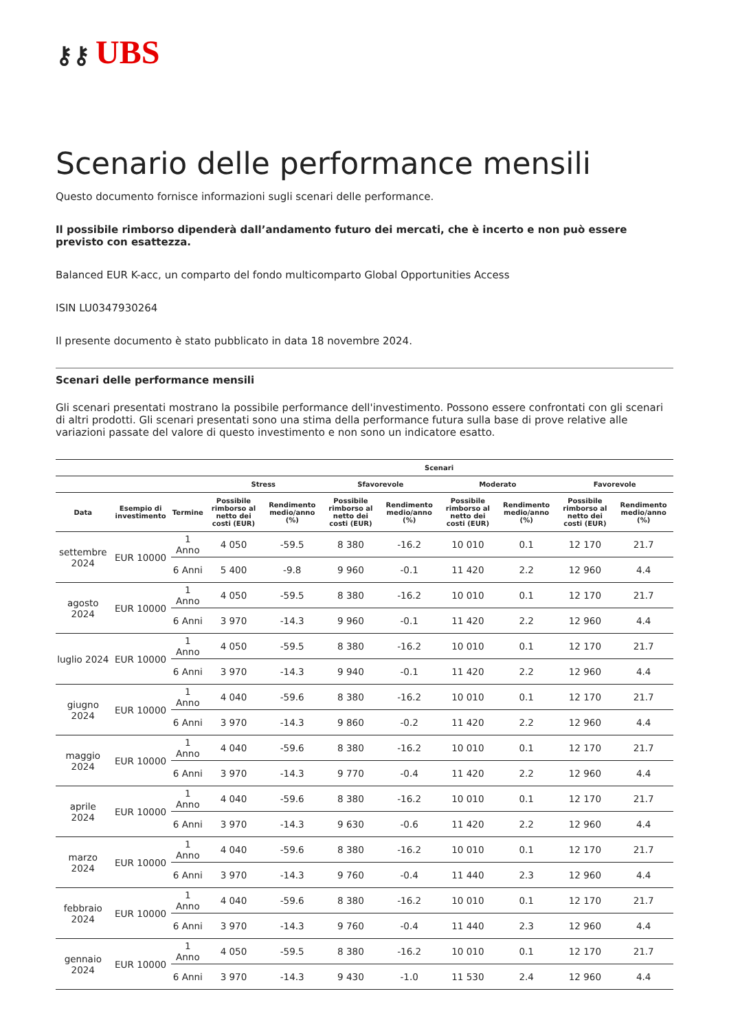⚷⚷ UBS
Scenario delle performance mensili
Questo documento fornisce informazioni sugli scenari delle performance.
Il possibile rimborso dipenderà dall’andamento futuro dei mercati, che è incerto e non può essere previsto con esattezza.
Balanced EUR K-acc, un comparto del fondo multicomparto Global Opportunities Access
ISIN LU0347930264
Il presente documento è stato pubblicato in data 18 novembre 2024.
Scenari delle performance mensili
Gli scenari presentati mostrano la possibile performance dell'investimento. Possono essere confrontati con gli scenari di altri prodotti. Gli scenari presentati sono una stima della performance futura sulla base di prove relative alle variazioni passate del valore di questo investimento e non sono un indicatore esatto.
| | | | Scenari | | | | | | | |
| --- | --- | --- | --- | --- | --- | --- | --- | --- | --- | --- |
| | | | Stress | | Sfavorevole | | Moderato | | Favorevole | |
| Data | Esempio di investimento | Termine | Possibile rimborso al netto dei costi (EUR) | Rendimento medio/anno (%) | Possibile rimborso al netto dei costi (EUR) | Rendimento medio/anno (%) | Possibile rimborso al netto dei costi (EUR) | Rendimento medio/anno (%) | Possibile rimborso al netto dei costi (EUR) | Rendimento medio/anno (%) |
| settembre 2024 | EUR 10000 | 1 Anno | 4 050 | -59.5 | 8 380 | -16.2 | 10 010 | 0.1 | 12 170 | 21.7 |
| | | 6 Anni | 5 400 | -9.8 | 9 960 | -0.1 | 11 420 | 2.2 | 12 960 | 4.4 |
| agosto 2024 | EUR 10000 | 1 Anno | 4 050 | -59.5 | 8 380 | -16.2 | 10 010 | 0.1 | 12 170 | 21.7 |
| | | 6 Anni | 3 970 | -14.3 | 9 960 | -0.1 | 11 420 | 2.2 | 12 960 | 4.4 |
| luglio 2024 | EUR 10000 | 1 Anno | 4 050 | -59.5 | 8 380 | -16.2 | 10 010 | 0.1 | 12 170 | 21.7 |
| | | 6 Anni | 3 970 | -14.3 | 9 940 | -0.1 | 11 420 | 2.2 | 12 960 | 4.4 |
| giugno 2024 | EUR 10000 | 1 Anno | 4 040 | -59.6 | 8 380 | -16.2 | 10 010 | 0.1 | 12 170 | 21.7 |
| | | 6 Anni | 3 970 | -14.3 | 9 860 | -0.2 | 11 420 | 2.2 | 12 960 | 4.4 |
| maggio 2024 | EUR 10000 | 1 Anno | 4 040 | -59.6 | 8 380 | -16.2 | 10 010 | 0.1 | 12 170 | 21.7 |
| | | 6 Anni | 3 970 | -14.3 | 9 770 | -0.4 | 11 420 | 2.2 | 12 960 | 4.4 |
| aprile 2024 | EUR 10000 | 1 Anno | 4 040 | -59.6 | 8 380 | -16.2 | 10 010 | 0.1 | 12 170 | 21.7 |
| | | 6 Anni | 3 970 | -14.3 | 9 630 | -0.6 | 11 420 | 2.2 | 12 960 | 4.4 |
| marzo 2024 | EUR 10000 | 1 Anno | 4 040 | -59.6 | 8 380 | -16.2 | 10 010 | 0.1 | 12 170 | 21.7 |
| | | 6 Anni | 3 970 | -14.3 | 9 760 | -0.4 | 11 440 | 2.3 | 12 960 | 4.4 |
| febbraio 2024 | EUR 10000 | 1 Anno | 4 040 | -59.6 | 8 380 | -16.2 | 10 010 | 0.1 | 12 170 | 21.7 |
| | | 6 Anni | 3 970 | -14.3 | 9 760 | -0.4 | 11 440 | 2.3 | 12 960 | 4.4 |
| gennaio 2024 | EUR 10000 | 1 Anno | 4 050 | -59.5 | 8 380 | -16.2 | 10 010 | 0.1 | 12 170 | 21.7 |
| | | 6 Anni | 3 970 | -14.3 | 9 430 | -1.0 | 11 530 | 2.4 | 12 960 | 4.4 |